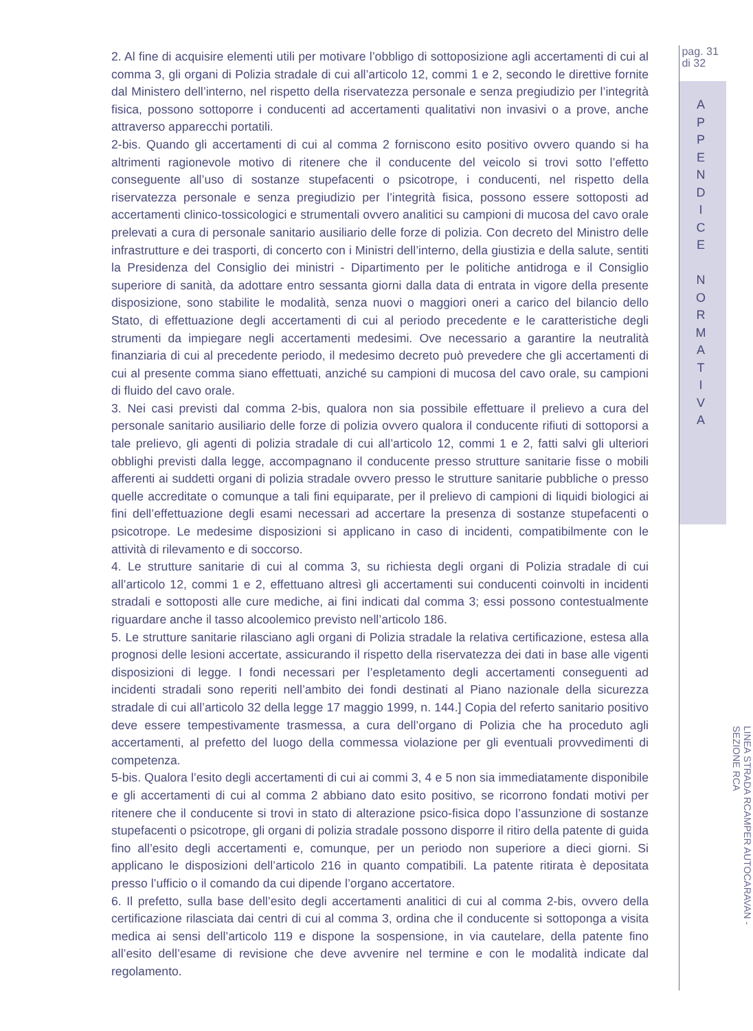2. Al fine di acquisire elementi utili per motivare l’obbligo di sottoposizione agli accertamenti di cui al comma 3, gli organi di Polizia stradale di cui all’articolo 12, commi 1 e 2, secondo le direttive fornite dal Ministero dell’interno, nel rispetto della riservatezza personale e senza pregiudizio per l’integrità fisica, possono sottoporre i conducenti ad accertamenti qualitativi non invasivi o a prove, anche attraverso apparecchi portatili.
2-bis. Quando gli accertamenti di cui al comma 2 forniscono esito positivo ovvero quando si ha altrimenti ragionevole motivo di ritenere che il conducente del veicolo si trovi sotto l’effetto conseguente all’uso di sostanze stupefacenti o psicotrope, i conducenti, nel rispetto della riservatezza personale e senza pregiudizio per l’integrità fisica, possono essere sottoposti ad accertamenti clinico-tossicologici e strumentali ovvero analitici su campioni di mucosa del cavo orale prelevati a cura di personale sanitario ausiliario delle forze di polizia. Con decreto del Ministro delle infrastrutture e dei trasporti, di concerto con i Ministri dell’interno, della giustizia e della salute, sentiti la Presidenza del Consiglio dei ministri - Dipartimento per le politiche antidroga e il Consiglio superiore di sanità, da adottare entro sessanta giorni dalla data di entrata in vigore della presente disposizione, sono stabilite le modalità, senza nuovi o maggiori oneri a carico del bilancio dello Stato, di effettuazione degli accertamenti di cui al periodo precedente e le caratteristiche degli strumenti da impiegare negli accertamenti medesimi. Ove necessario a garantire la neutralità finanziaria di cui al precedente periodo, il medesimo decreto può prevedere che gli accertamenti di cui al presente comma siano effettuati, anziché su campioni di mucosa del cavo orale, su campioni di fluido del cavo orale.
3. Nei casi previsti dal comma 2-bis, qualora non sia possibile effettuare il prelievo a cura del personale sanitario ausiliario delle forze di polizia ovvero qualora il conducente rifiuti di sottoporsi a tale prelievo, gli agenti di polizia stradale di cui all’articolo 12, commi 1 e 2, fatti salvi gli ulteriori obblighi previsti dalla legge, accompagnano il conducente presso strutture sanitarie fisse o mobili afferenti ai suddetti organi di polizia stradale ovvero presso le strutture sanitarie pubbliche o presso quelle accreditate o comunque a tali fini equiparate, per il prelievo di campioni di liquidi biologici ai fini dell’effettuazione degli esami necessari ad accertare la presenza di sostanze stupefacenti o psicotrope. Le medesime disposizioni si applicano in caso di incidenti, compatibilmente con le attività di rilevamento e di soccorso.
4. Le strutture sanitarie di cui al comma 3, su richiesta degli organi di Polizia stradale di cui all’articolo 12, commi 1 e 2, effettuano altresì gli accertamenti sui conducenti coinvolti in incidenti stradali e sottoposti alle cure mediche, ai fini indicati dal comma 3; essi possono contestualmente riguardare anche il tasso alcoolemico previsto nell’articolo 186.
5. Le strutture sanitarie rilasciano agli organi di Polizia stradale la relativa certificazione, estesa alla prognosi delle lesioni accertate, assicurando il rispetto della riservatezza dei dati in base alle vigenti disposizioni di legge. I fondi necessari per l’espletamento degli accertamenti conseguenti ad incidenti stradali sono reperiti nell’ambito dei fondi destinati al Piano nazionale della sicurezza stradale di cui all’articolo 32 della legge 17 maggio 1999, n. 144.] Copia del referto sanitario positivo deve essere tempestivamente trasmessa, a cura dell’organo di Polizia che ha proceduto agli accertamenti, al prefetto del luogo della commessa violazione per gli eventuali provvedimenti di competenza.
5-bis. Qualora l’esito degli accertamenti di cui ai commi 3, 4 e 5 non sia immediatamente disponibile e gli accertamenti di cui al comma 2 abbiano dato esito positivo, se ricorrono fondati motivi per ritenere che il conducente si trovi in stato di alterazione psico-fisica dopo l’assunzione di sostanze stupefacenti o psicotrope, gli organi di polizia stradale possono disporre il ritiro della patente di guida fino all’esito degli accertamenti e, comunque, per un periodo non superiore a dieci giorni. Si applicano le disposizioni dell’articolo 216 in quanto compatibili. La patente ritirata è depositata presso l’ufficio o il comando da cui dipende l’organo accertatore.
6. Il prefetto, sulla base dell’esito degli accertamenti analitici di cui al comma 2-bis, ovvero della certificazione rilasciata dai centri di cui al comma 3, ordina che il conducente si sottoponga a visita medica ai sensi dell’articolo 119 e dispone la sospensione, in via cautelare, della patente fino all’esito dell’esame di revisione che deve avvenire nel termine e con le modalità indicate dal regolamento.
pag. 31
di 32
A
P
P
E
N
D
I
C
E
N
O
R
M
A
T
I
V
A
LINEA STRADA RCAMPER AUTOCARAVAN - SEZIONE RCA